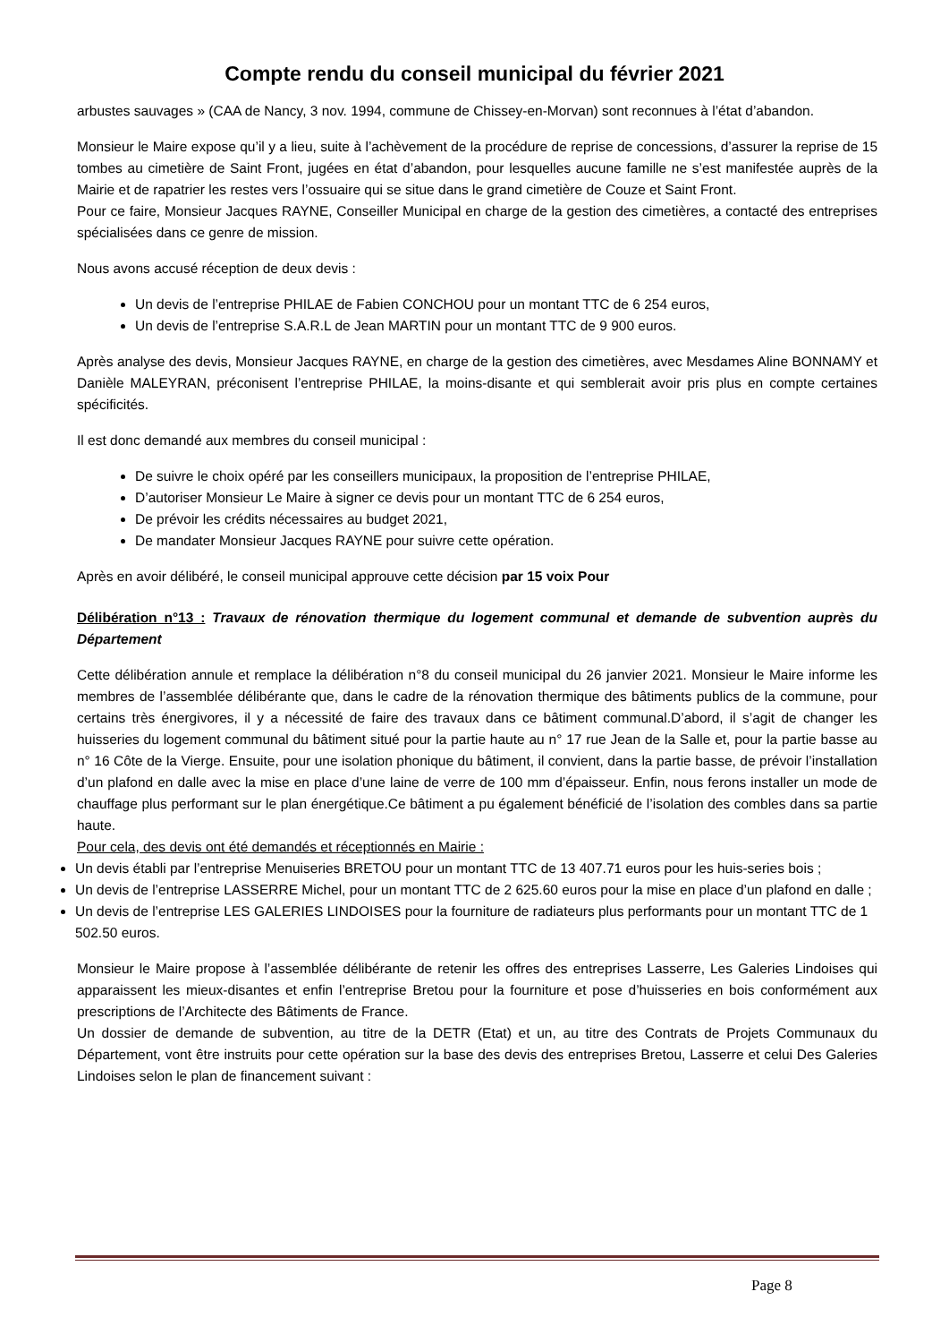Compte rendu du conseil municipal du février 2021
arbustes sauvages » (CAA de Nancy, 3 nov. 1994, commune de Chissey-en-Morvan) sont reconnues à l’état d’abandon.
Monsieur le Maire expose qu’il y a lieu, suite à l’achèvement de la procédure de reprise de concessions, d’assurer la reprise de 15 tombes au cimetière de Saint Front, jugées en état d’abandon, pour lesquelles aucune famille ne s’est manifestée auprès de la Mairie et de rapatrier les restes vers l’ossuaire qui se situe dans le grand cimetière de Couze et Saint Front.
Pour ce faire, Monsieur Jacques RAYNE, Conseiller Municipal en charge de la gestion des cimetières, a contacté des entreprises spécialisées dans ce genre de mission.
Nous avons accusé réception de deux devis :
Un devis de l’entreprise PHILAE de Fabien CONCHOU pour un montant TTC de 6 254 euros,
Un devis de l’entreprise S.A.R.L de Jean MARTIN pour un montant TTC de 9 900 euros.
Après analyse des devis, Monsieur Jacques RAYNE, en charge de la gestion des cimetières, avec Mesdames Aline BONNAMY et Danièle MALEYRAN, préconisent l’entreprise PHILAE, la moins-disante et qui semblerait avoir pris plus en compte certaines spécificités.
Il est donc demandé aux membres du conseil municipal :
De suivre le choix opéré par les conseillers municipaux, la proposition de l’entreprise PHILAE,
D’autoriser Monsieur Le Maire à signer ce devis pour un montant TTC de 6 254 euros,
De prévoir les crédits nécessaires au budget 2021,
De mandater Monsieur Jacques RAYNE pour suivre cette opération.
Après en avoir délibéré, le conseil municipal approuve cette décision par 15 voix Pour
Délibération n°13 : Travaux de rénovation thermique du logement communal et demande de subvention auprès du Département
Cette délibération annule et remplace la délibération n°8 du conseil municipal du 26 janvier 2021. Monsieur le Maire informe les membres de l’assemblée délibérante que, dans le cadre de la rénovation thermique des bâtiments publics de la commune, pour certains très énergivores, il y a nécessité de faire des travaux dans ce bâtiment communal.D’abord, il s’agit de changer les huisseries du logement communal du bâtiment situé pour la partie haute au n° 17 rue Jean de la Salle et, pour la partie basse au n° 16 Côte de la Vierge. Ensuite, pour une isolation phonique du bâtiment, il convient, dans la partie basse, de prévoir l’installation d’un plafond en dalle avec la mise en place d’une laine de verre de 100 mm d’épaisseur. Enfin, nous ferons installer un mode de chauffage plus performant sur le plan énergétique.Ce bâtiment a pu également bénéficié de l’isolation des combles dans sa partie haute.
Pour cela, des devis ont été demandés et réceptionnés en Mairie :
Un devis établi par l’entreprise Menuiseries BRETOU pour un montant TTC de 13 407.71 euros pour les huis-series bois ;
Un devis de l’entreprise LASSERRE Michel, pour un montant TTC de 2 625.60 euros pour la mise en place d’un plafond en dalle ;
Un devis de l’entreprise LES GALERIES LINDOISES pour la fourniture de radiateurs plus performants pour un montant TTC de 1 502.50 euros.
Monsieur le Maire propose à l’assemblée délibérante de retenir les offres des entreprises Lasserre, Les Galeries Lindoises qui apparaissent les mieux-disantes et enfin l’entreprise Bretou pour la fourniture et pose d’huisseries en bois conformément aux prescriptions de l’Architecte des Bâtiments de France.
Un dossier de demande de subvention, au titre de la DETR (Etat) et un, au titre des Contrats de Projets Communaux du Département, vont être instruits pour cette opération sur la base des devis des entreprises Bretou, Lasserre et celui Des Galeries Lindoises selon le plan de financement suivant :
Page 8